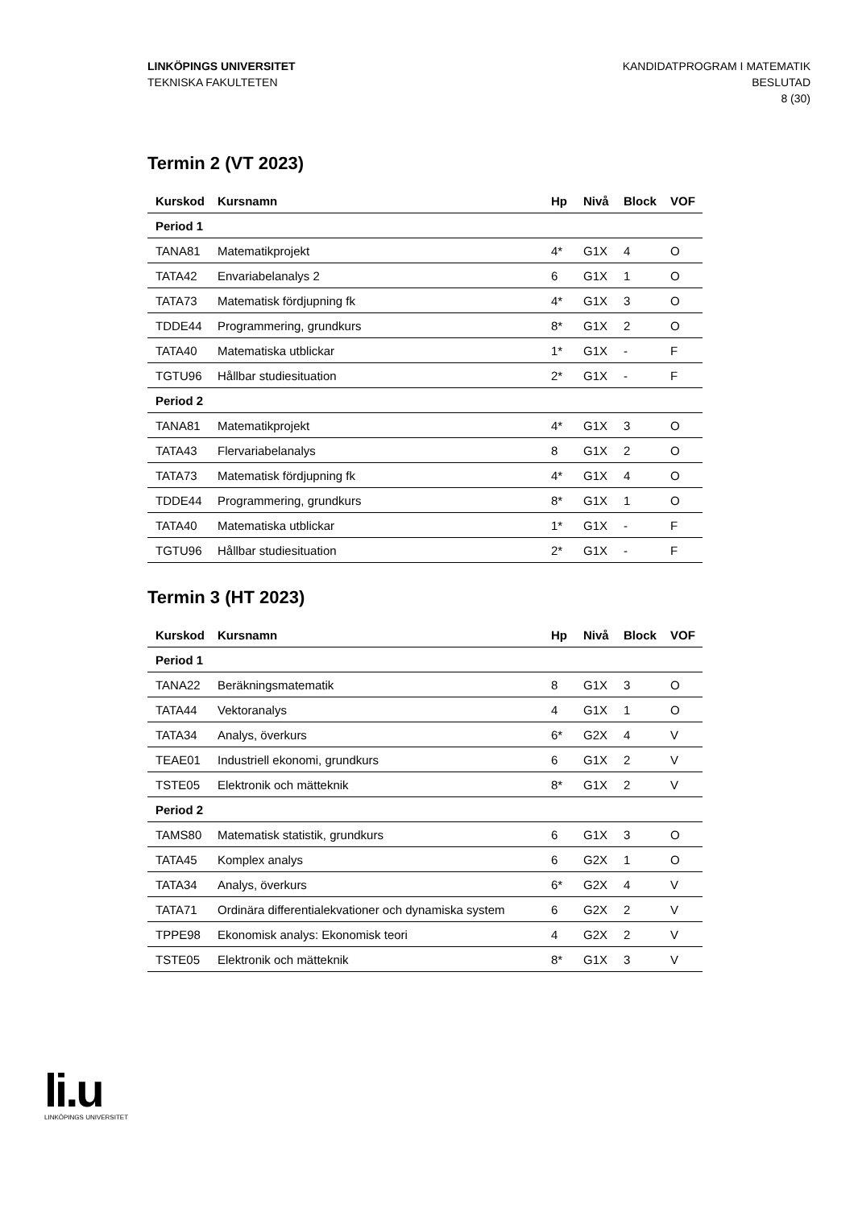LINKÖPINGS UNIVERSITET
TEKNISKA FAKULTETEN
KANDIDATPROGRAM I MATEMATIK
BESLUTAD
8 (30)
Termin 2 (VT 2023)
| Kurskod | Kursnamn | Hp | Nivå | Block | VOF |
| --- | --- | --- | --- | --- | --- |
| Period 1 | | | | | |
| TANA81 | Matematikprojekt | 4* | G1X | 4 | O |
| TATA42 | Envariabelanalys 2 | 6 | G1X | 1 | O |
| TATA73 | Matematisk fördjupning fk | 4* | G1X | 3 | O |
| TDDE44 | Programmering, grundkurs | 8* | G1X | 2 | O |
| TATA40 | Matematiska utblickar | 1* | G1X | - | F |
| TGTU96 | Hållbar studiesituation | 2* | G1X | - | F |
| Period 2 | | | | | |
| TANA81 | Matematikprojekt | 4* | G1X | 3 | O |
| TATA43 | Flervariabelanalys | 8 | G1X | 2 | O |
| TATA73 | Matematisk fördjupning fk | 4* | G1X | 4 | O |
| TDDE44 | Programmering, grundkurs | 8* | G1X | 1 | O |
| TATA40 | Matematiska utblickar | 1* | G1X | - | F |
| TGTU96 | Hållbar studiesituation | 2* | G1X | - | F |
Termin 3 (HT 2023)
| Kurskod | Kursnamn | Hp | Nivå | Block | VOF |
| --- | --- | --- | --- | --- | --- |
| Period 1 | | | | | |
| TANA22 | Beräkningsmatematik | 8 | G1X | 3 | O |
| TATA44 | Vektoranalys | 4 | G1X | 1 | O |
| TATA34 | Analys, överkurs | 6* | G2X | 4 | V |
| TEAE01 | Industriell ekonomi, grundkurs | 6 | G1X | 2 | V |
| TSTE05 | Elektronik och mätteknik | 8* | G1X | 2 | V |
| Period 2 | | | | | |
| TAMS80 | Matematisk statistik, grundkurs | 6 | G1X | 3 | O |
| TATA45 | Komplex analys | 6 | G2X | 1 | O |
| TATA34 | Analys, överkurs | 6* | G2X | 4 | V |
| TATA71 | Ordinära differentialekvationer och dynamiska system | 6 | G2X | 2 | V |
| TPPE98 | Ekonomisk analys: Ekonomisk teori | 4 | G2X | 2 | V |
| TSTE05 | Elektronik och mätteknik | 8* | G1X | 3 | V |
li.u
LINKÖPINGS UNIVERSITET